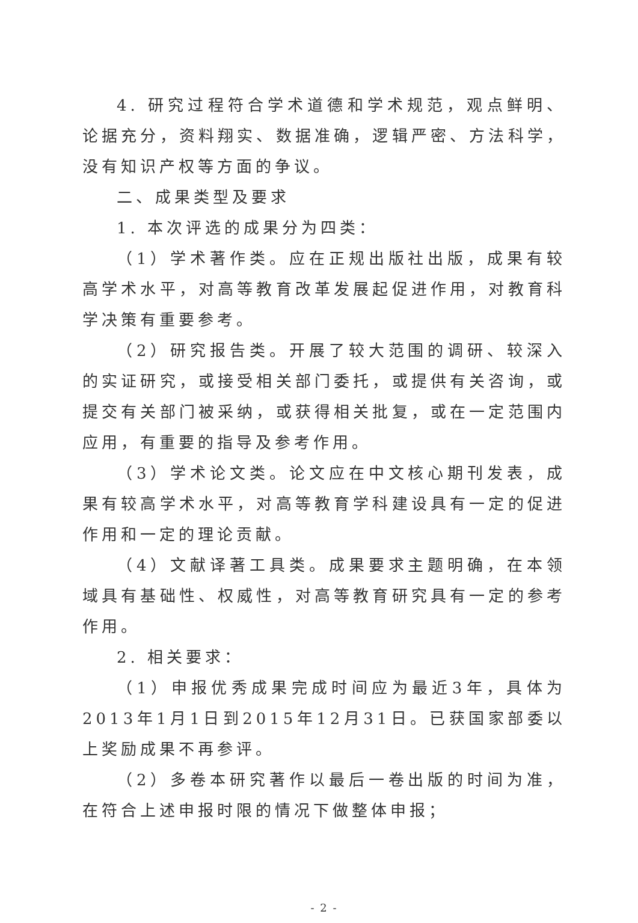4. 研究过程符合学术道德和学术规范，观点鲜明、论据充分，资料翔实、数据准确，逻辑严密、方法科学，没有知识产权等方面的争议。
二、成果类型及要求
1. 本次评选的成果分为四类：
（1）学术著作类。应在正规出版社出版，成果有较高学术水平，对高等教育改革发展起促进作用，对教育科学决策有重要参考。
（2）研究报告类。开展了较大范围的调研、较深入的实证研究，或接受相关部门委托，或提供有关咨询，或提交有关部门被采纳，或获得相关批复，或在一定范围内应用，有重要的指导及参考作用。
（3）学术论文类。论文应在中文核心期刊发表，成果有较高学术水平，对高等教育学科建设具有一定的促进作用和一定的理论贡献。
（4）文献译著工具类。成果要求主题明确，在本领域具有基础性、权威性，对高等教育研究具有一定的参考作用。
2. 相关要求：
（1）申报优秀成果完成时间应为最近3年，具体为2013年1月1日到2015年12月31日。已获国家部委以上奖励成果不再参评。
（2）多卷本研究著作以最后一卷出版的时间为准，在符合上述申报时限的情况下做整体申报；
- 2 -